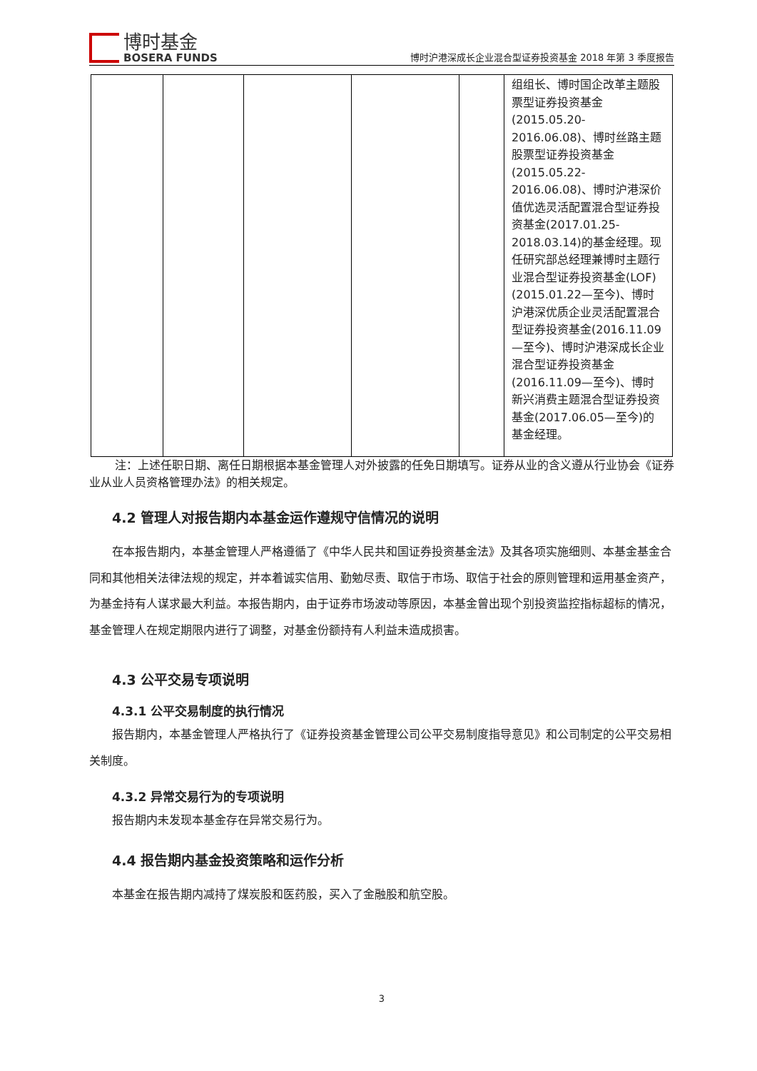博时基金
BOSERA FUNDS
博时沪港深成长企业混合型证券投资基金 2018 年第 3 季度报告
| | | | | | 组组长、博时国企改革主题股票型证券投资基金(2015.05.20-2016.06.08)、博时丝路主题股票型证券投资基金(2015.05.22-2016.06.08)、博时沪港深价值优选灵活配置混合型证券投资基金(2017.01.25-2018.03.14)的基金经理。现任研究部总经理兼博时主题行业混合型证券投资基金(LOF)(2015.01.22—至今)、博时沪港深优质企业灵活配置混合型证券投资基金(2016.11.09—至今)、博时沪港深成长企业混合型证券投资基金(2016.11.09—至今)、博时新兴消费主题混合型证券投资基金(2017.06.05—至今)的基金经理。 |
注：上述任职日期、离任日期根据本基金管理人对外披露的任免日期填写。证券从业的含义遵从行业协会《证券业从业人员资格管理办法》的相关规定。
4.2 管理人对报告期内本基金运作遵规守信情况的说明
在本报告期内，本基金管理人严格遵循了《中华人民共和国证券投资基金法》及其各项实施细则、本基金基金合同和其他相关法律法规的规定，并本着诚实信用、勤勉尽责、取信于市场、取信于社会的原则管理和运用基金资产，为基金持有人谋求最大利益。本报告期内，由于证券市场波动等原因，本基金曾出现个别投资监控指标超标的情况，基金管理人在规定期限内进行了调整，对基金份额持有人利益未造成损害。
4.3 公平交易专项说明
4.3.1 公平交易制度的执行情况
报告期内，本基金管理人严格执行了《证券投资基金管理公司公平交易制度指导意见》和公司制定的公平交易相关制度。
4.3.2 异常交易行为的专项说明
报告期内未发现本基金存在异常交易行为。
4.4 报告期内基金投资策略和运作分析
本基金在报告期内减持了煤炭股和医药股，买入了金融股和航空股。
3